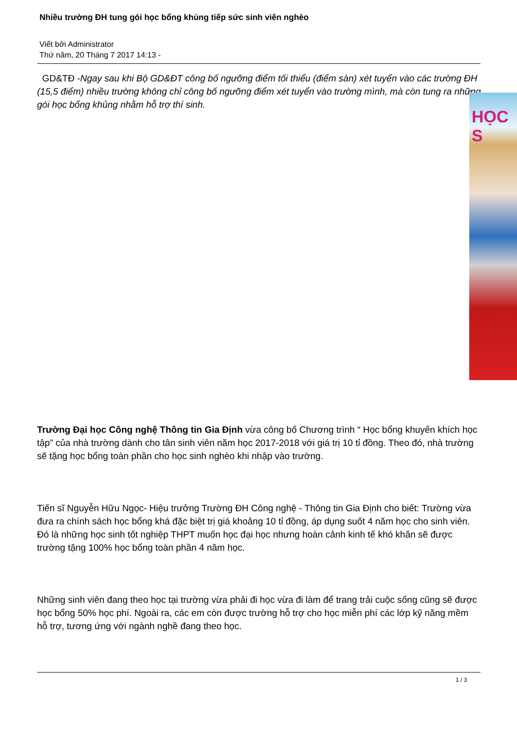Nhiều trường ĐH tung gói học bổng khủng tiếp sức sinh viên nghèo
Viết bởi Administrator
Thứ năm, 20 Tháng 7 2017 14:13 -
GD&TĐ -Ngay sau khi Bộ GD&ĐT công bố ngưỡng điểm tối thiểu (điểm sàn) xét tuyển vào các trường ĐH (15,5 điểm) nhiều trường không chỉ công bố ngưỡng điểm xét tuyển vào trường mình, mà còn tung ra những gói học bổng khủng nhằm hỗ trợ thí sinh.
Trường Đại học Công nghệ Thông tin Gia Định vừa công bố Chương trình “ Học bổng khuyến khích học tập” của nhà trường dành cho tân sinh viên năm học 2017-2018 với giá trị 10 tỉ đồng. Theo đó, nhà trường sẽ tặng học bổng toàn phần cho học sinh nghèo khi nhập vào trường.
Tiến sĩ Nguyễn Hữu Ngọc- Hiệu trưởng Trường ĐH Công nghệ - Thông tin Gia Định cho biết: Trường vừa đưa ra chính sách học bổng khá đặc biệt trị giá khoảng 10 tỉ đồng, áp dụng suốt 4 năm học cho sinh viên. Đó là những học sinh tốt nghiệp THPT muốn học đại học nhưng hoàn cảnh kinh tế khó khăn sẽ được trường tặng 100% học bổng toàn phần 4 năm học.
Những sinh viên đang theo học tại trường vừa phải đi học vừa đi làm để trang trải cuộc sống cũng sẽ được học bổng 50% học phí. Ngoài ra, các em còn được trường hỗ trợ cho học miễn phí các lớp kỹ năng mềm hỗ trợ, tương ứng với ngành nghề đang theo học.
HỌC S
1 / 3